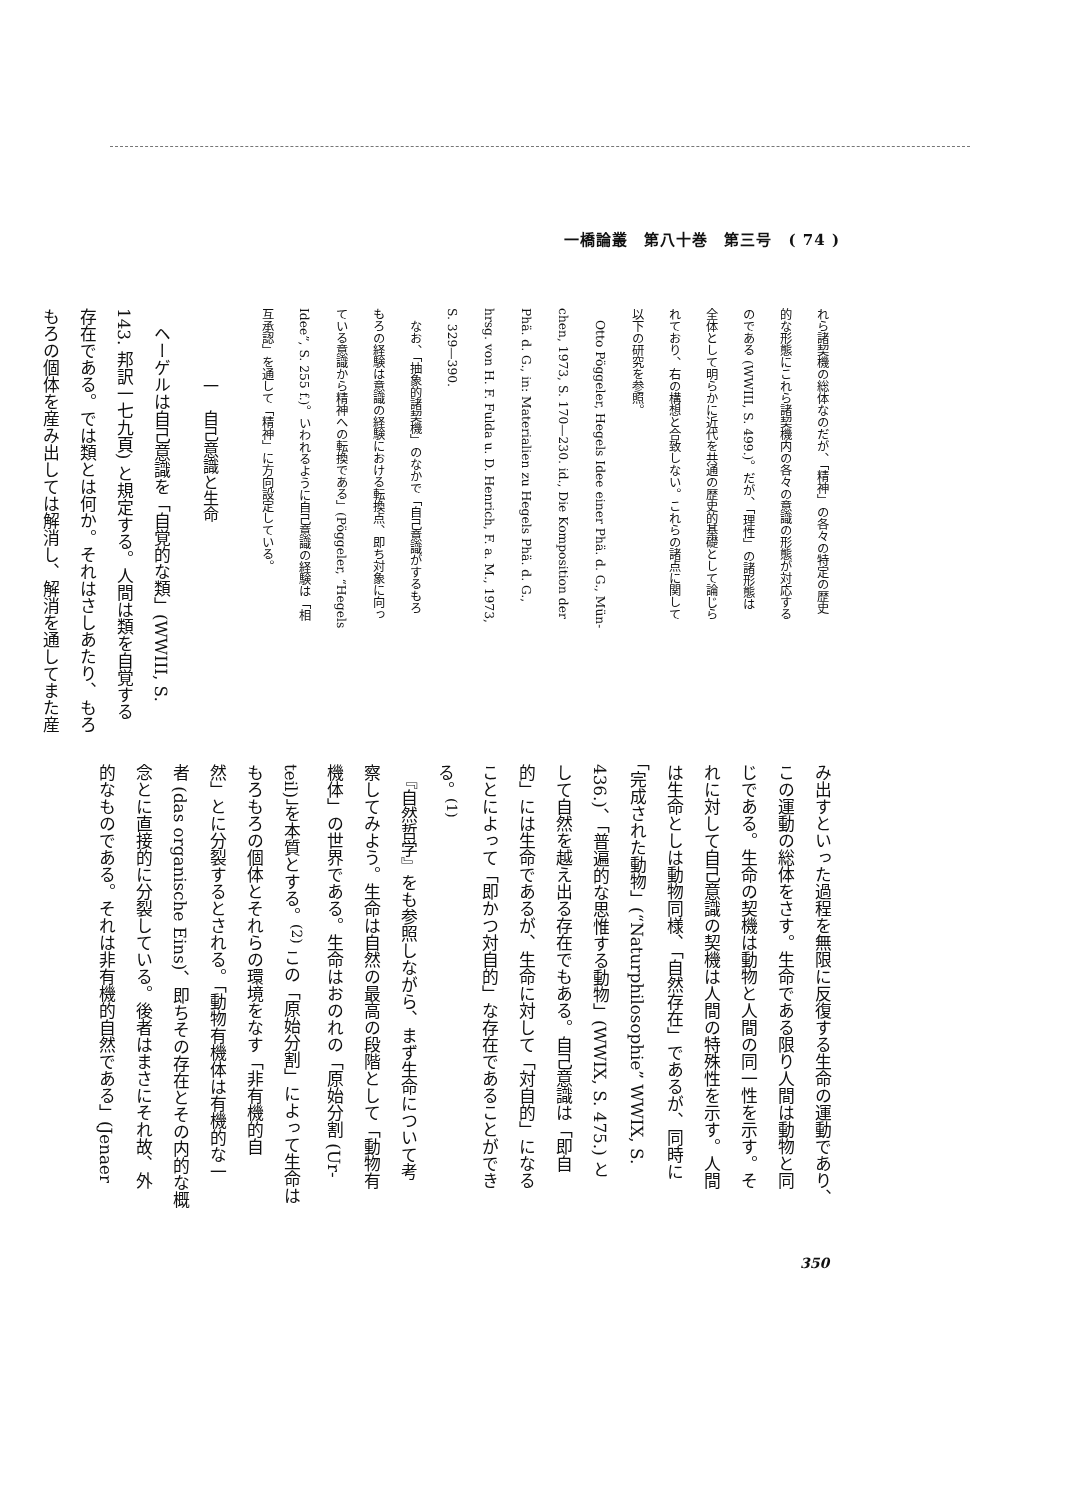一橋論叢　第八十巻　第三号　( 74 )
れら諸契機の総体なのだが、「精神」の各々の特定の歴史
的な形態にこれら諸契機内の各々の意識の形態が対応する
のである (WWIII, S. 499.)。だが、「理性」の諸形態は
全体として明らかに近代を共通の歴史的基礎として論じら
れており、右の構想と合致しない。これらの諸点に関して
以下の研究を参照。
　Otto Pöggeler, Hegels Idee einer Phä. d. G., Mün-
chen, 1973, S. 170—230. id., Die Komposition der
Phä. d. G., in: Materialien zu Hegels Phä. d. G.,
hrsg. von H. F. Fulda u. D. Henrich, F. a. M., 1973,
S. 329—390.
　なお、「抽象的諸契機」のなかで「自己意識がするもろ
もろの経験は意識の経験における転換点、即ち対象に向っ
ている意識から精神への転換である」(Pöggeler, “Hegels
Idee”, S. 255 f.)。いわれるように自己意識の経験は「相
互承認」を通して「精神」に方向設定している。
一　自己意識と生命
　ヘーゲルは自己意識を「自覚的な類」(WWIII, S.
143. 邦訳一七九頁) と規定する。人間は類を自覚する
存在である。では類とは何か。それはさしあたり、もろ
もろの個体を産み出しては解消し、解消を通してまた産
み出すといった過程を無限に反復する生命の運動であり、
この運動の総体をさす。生命である限り人間は動物と同
じである。生命の契機は動物と人間の同一性を示す。そ
れに対して自己意識の契機は人間の特殊性を示す。人間
は生命としは動物同様、「自然存在」であるが、同時に
「完成された動物」(“Naturphilosophie” WWIX, S.
436.)、「普遍的な思惟する動物」(WWIX, S. 475.) と
して自然を越え出る存在でもある。自己意識は「即自
的」には生命であるが、生命に対して「対自的」になる
ことによって「即かつ対自的」な存在であることができ
る。<sup>(1)</sup>
　『自然哲学』をも参照しながら、まず生命について考
察してみよう。生命は自然の最高の段階として「動物有
機体」の世界である。生命はおのれの「原始分割 (Ur-
teil)」を本質とする。<sup>(2)</sup> この「原始分割」によって生命は
もろもろの個体とそれらの環境をなす「非有機的自
然」とに分裂するとされる。「動物有機体は有機的な一
者 (das organische Eins)、即ちその存在とその内的な概
念とに直接的に分裂している。後者はまさにそれ故、外
的なものである。それは非有機的自然である」(Jenaer
350